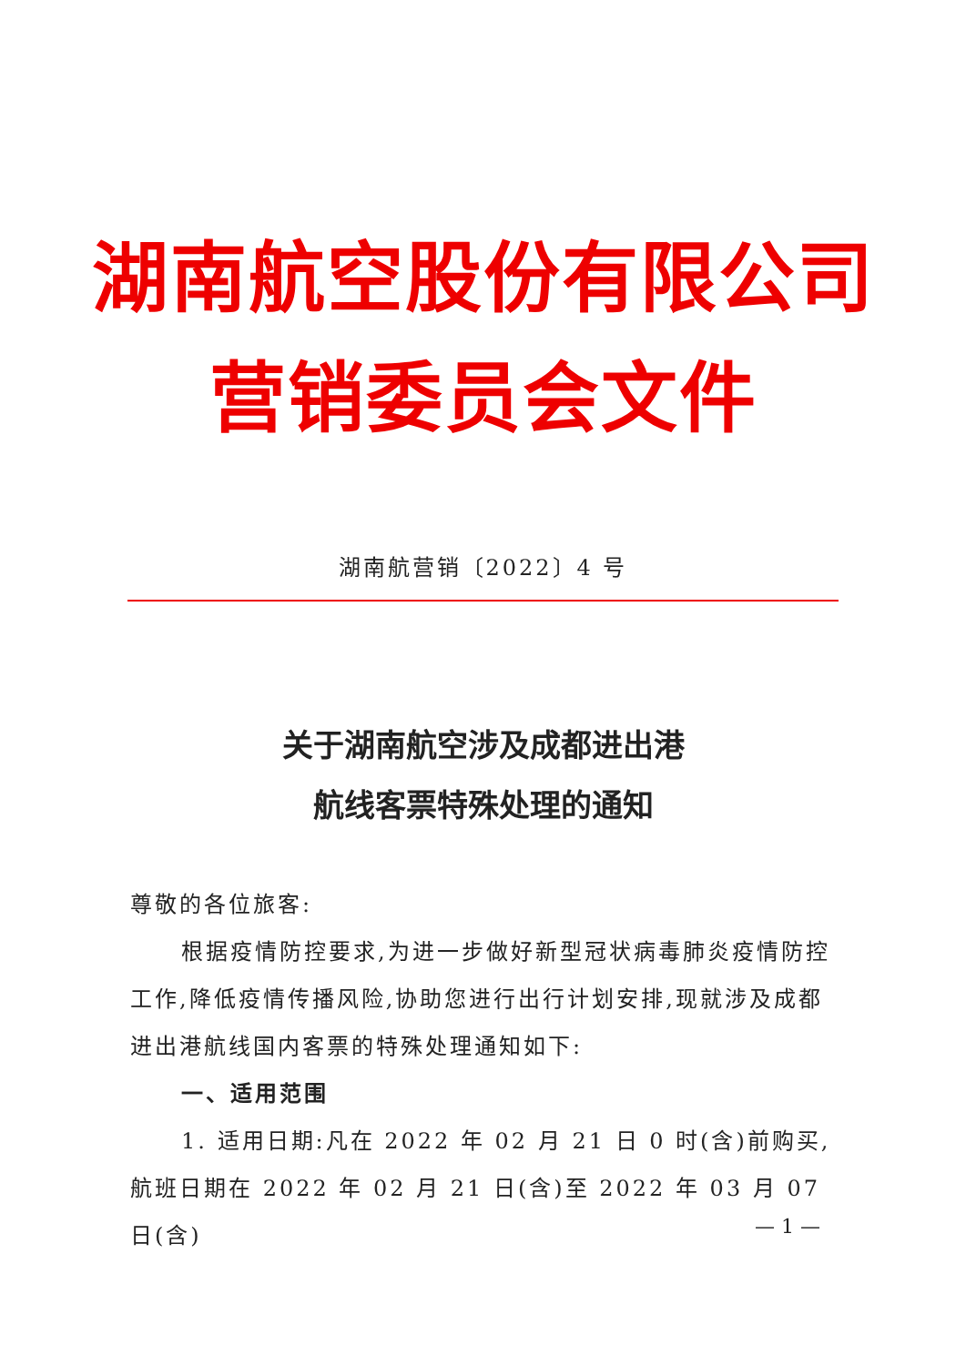湖南航空股份有限公司
营销委员会文件
湖南航营销〔2022〕4 号
关于湖南航空涉及成都进出港
航线客票特殊处理的通知
尊敬的各位旅客:
根据疫情防控要求,为进一步做好新型冠状病毒肺炎疫情防控工作,降低疫情传播风险,协助您进行出行计划安排,现就涉及成都进出港航线国内客票的特殊处理通知如下:
一、适用范围
1. 适用日期:凡在 2022 年 02 月 21 日 0 时(含)前购买,航班日期在 2022 年 02 月 21 日(含)至 2022 年 03 月 07 日(含)
— 1 —